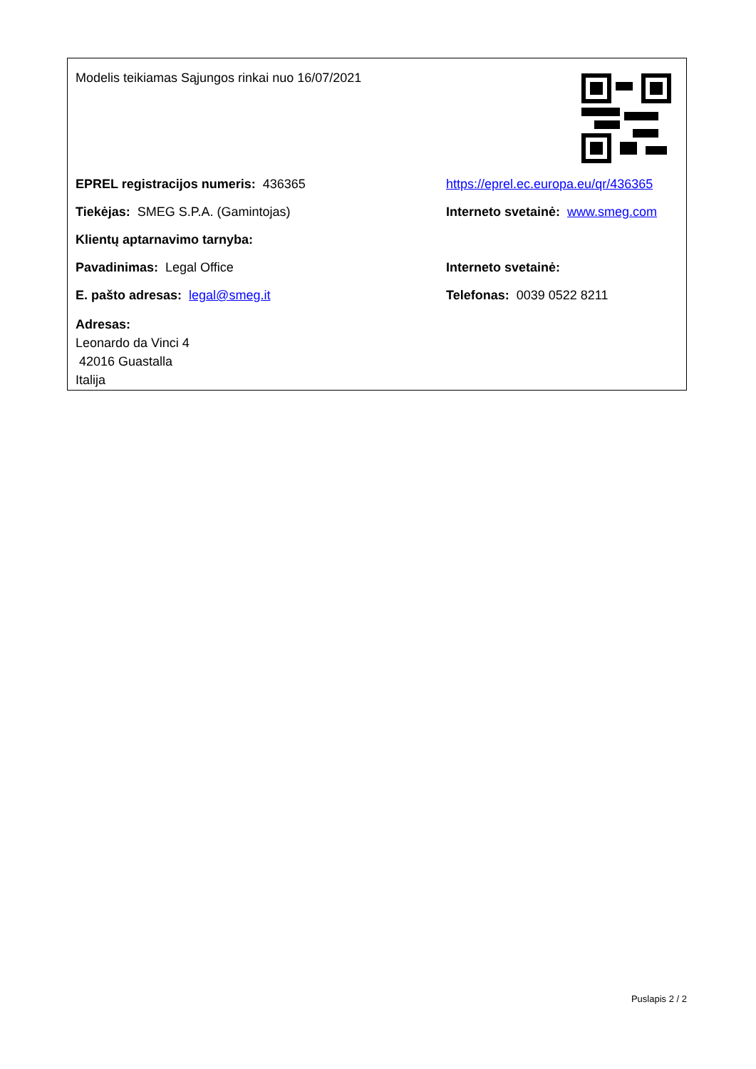Modelis teikiamas Sąjungos rinkai nuo 16/07/2021
EPREL registracijos numeris: 436365
https://eprel.ec.europa.eu/qr/436365
Tiekėjas: SMEG S.P.A. (Gamintojas)
Interneto svetainė: www.smeg.com
Klientų aptarnavimo tarnyba:
Pavadinimas: Legal Office Interneto svetainė:
E. pašto adresas: legal@smeg.it Telefonas: 0039 0522 8211
Adresas:
Leonardo da Vinci 4
42016 Guastalla
Italija
Puslapis 2 / 2